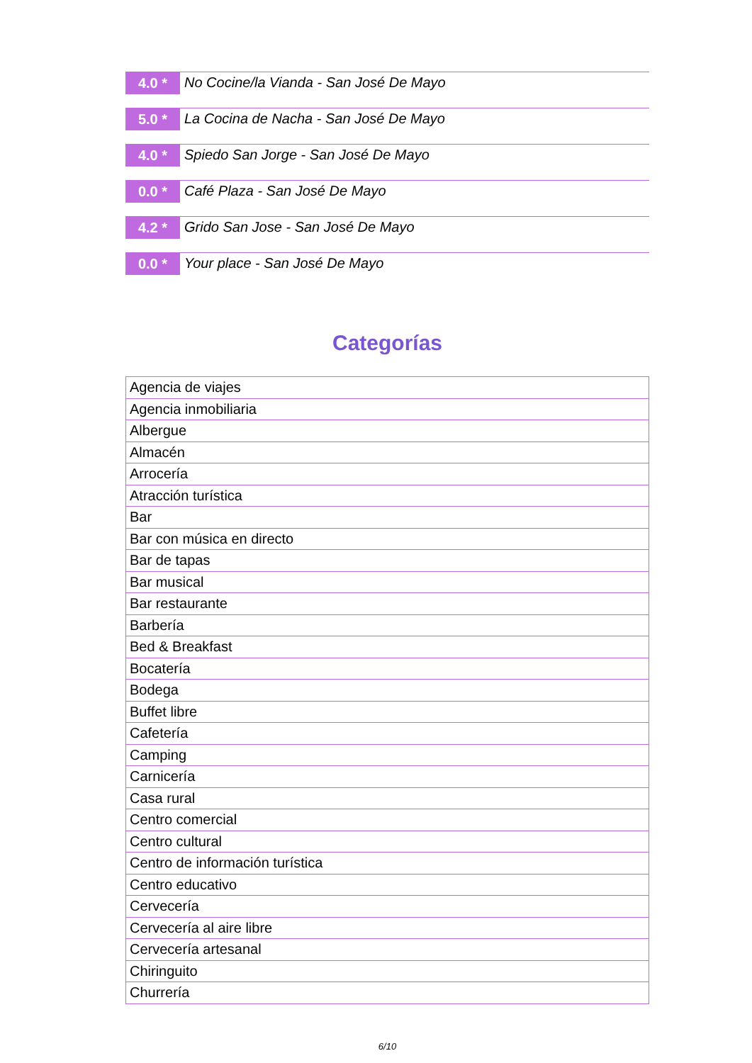4.0 *
No Cocine/la Vianda - San José De Mayo
5.0 *
La Cocina de Nacha - San José De Mayo
4.0 *
Spiedo San Jorge - San José De Mayo
0.0 *
Café Plaza - San José De Mayo
4.2 *
Grido San Jose - San José De Mayo
0.0 *
Your place - San José De Mayo
Categorías
| Agencia de viajes |
| Agencia inmobiliaria |
| Albergue |
| Almacén |
| Arrocería |
| Atracción turística |
| Bar |
| Bar con música en directo |
| Bar de tapas |
| Bar musical |
| Bar restaurante |
| Barbería |
| Bed & Breakfast |
| Bocatería |
| Bodega |
| Buffet libre |
| Cafetería |
| Camping |
| Carnicería |
| Casa rural |
| Centro comercial |
| Centro cultural |
| Centro de información turística |
| Centro educativo |
| Cervecería |
| Cervecería al aire libre |
| Cervecería artesanal |
| Chiringuito |
| Churrería |
6/10